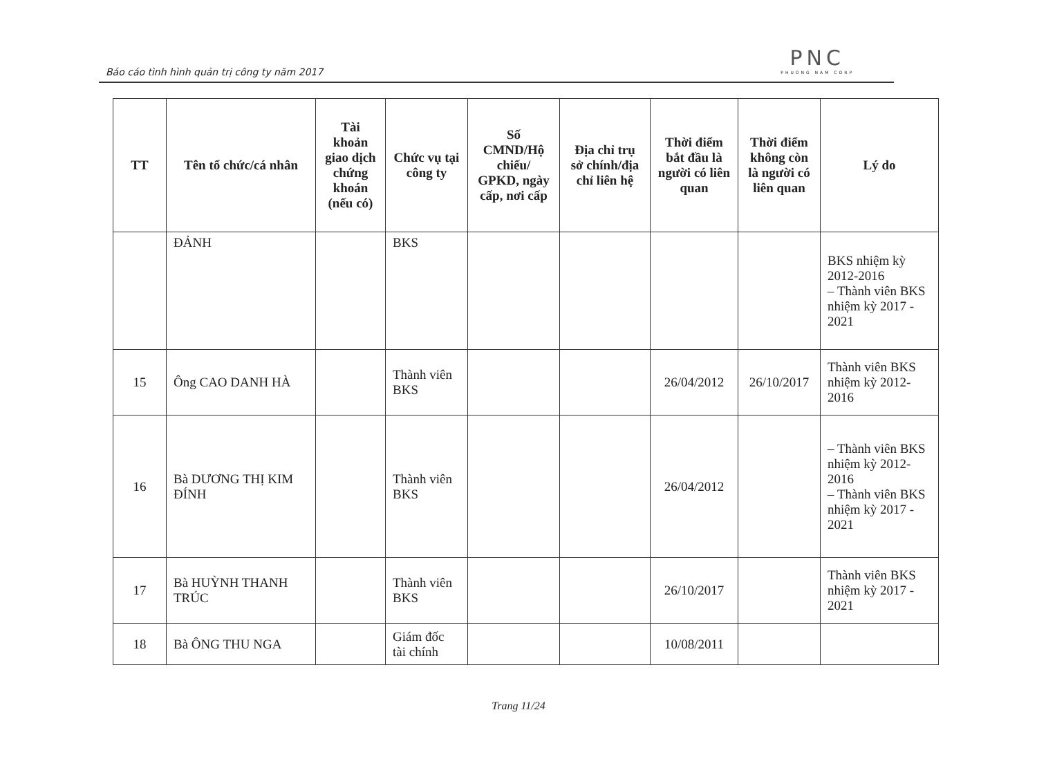Báo cáo tình hình quản trị công ty năm 2017
PNC
PHUONG NAM CORP
| TT | Tên tổ chức/cá nhân | Tài khoản giao dịch chứng khoán (nếu có) | Chức vụ tại công ty | Số CMND/Hộ chiếu/ GPKD, ngày cấp, nơi cấp | Địa chỉ trụ sở chính/địa chỉ liên hệ | Thời điểm bắt đầu là người có liên quan | Thời điểm không còn là người có liên quan | Lý do |
| --- | --- | --- | --- | --- | --- | --- | --- | --- |
| | ĐẢNH | | BKS | | | | | BKS nhiệm kỳ 2012-2016 – Thành viên BKS nhiệm kỳ 2017 - 2021 |
| 15 | Ông CAO DANH HÀ | | Thành viên BKS | | | 26/04/2012 | 26/10/2017 | Thành viên BKS nhiệm kỳ 2012-2016 |
| 16 | Bà DƯƠNG THỊ KIM ĐÍNH | | Thành viên BKS | | | 26/04/2012 | | – Thành viên BKS nhiệm kỳ 2012-2016 – Thành viên BKS nhiệm kỳ 2017 - 2021 |
| 17 | Bà HUỲNH THANH TRÚC | | Thành viên BKS | | | 26/10/2017 | | Thành viên BKS nhiệm kỳ 2017 - 2021 |
| 18 | Bà ÔNG THU NGA | | Giám đốc tài chính | | | 10/08/2011 | | |
Trang 11/24